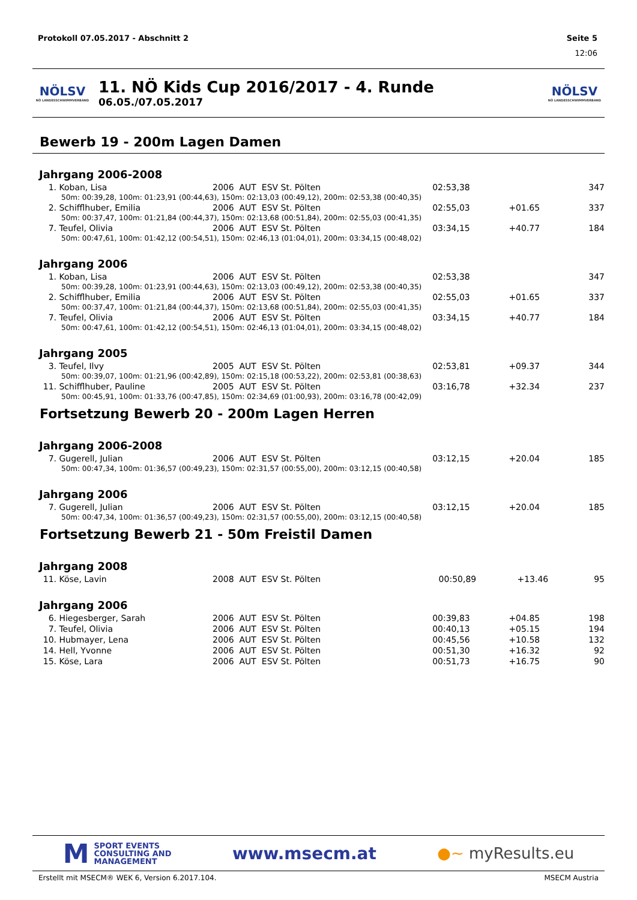Protokoll 07.05.2017 - Abschnitt 2 Seite 5
12:06
NÖLSV
NÖ LANDESSCHWIMMVERBAND
11. NÖ Kids Cup 2016/2017 - 4. Runde
06.05./07.05.2017
NÖLSV
NÖ LANDESSCHWIMMVERBAND
Bewerb 19 - 200m Lagen Damen
Jahrgang 2006-2008
| 1. | Koban, Lisa | 2006 AUT ESV St. Pölten | 02:53,38 | | 347 |
| 50m: 00:39,28, 100m: 01:23,91 (00:44,63), 150m: 02:13,03 (00:49,12), 200m: 02:53,38 (00:40,35) | | | | | |
| 2. | Schifflhuber, Emilia | 2006 AUT ESV St. Pölten | 02:55,03 | +01.65 | 337 |
| 50m: 00:37,47, 100m: 01:21,84 (00:44,37), 150m: 02:13,68 (00:51,84), 200m: 02:55,03 (00:41,35) | | | | | |
| 7. | Teufel, Olivia | 2006 AUT ESV St. Pölten | 03:34,15 | +40.77 | 184 |
| 50m: 00:47,61, 100m: 01:42,12 (00:54,51), 150m: 02:46,13 (01:04,01), 200m: 03:34,15 (00:48,02) | | | | | |
Jahrgang 2006
| 1. | Koban, Lisa | 2006 AUT ESV St. Pölten | 02:53,38 | | 347 |
| 50m: 00:39,28, 100m: 01:23,91 (00:44,63), 150m: 02:13,03 (00:49,12), 200m: 02:53,38 (00:40,35) | | | | | |
| 2. | Schifflhuber, Emilia | 2006 AUT ESV St. Pölten | 02:55,03 | +01.65 | 337 |
| 50m: 00:37,47, 100m: 01:21,84 (00:44,37), 150m: 02:13,68 (00:51,84), 200m: 02:55,03 (00:41,35) | | | | | |
| 7. | Teufel, Olivia | 2006 AUT ESV St. Pölten | 03:34,15 | +40.77 | 184 |
| 50m: 00:47,61, 100m: 01:42,12 (00:54,51), 150m: 02:46,13 (01:04,01), 200m: 03:34,15 (00:48,02) | | | | | |
Jahrgang 2005
| 3. | Teufel, Ilvy | 2005 AUT ESV St. Pölten | 02:53,81 | +09.37 | 344 |
| 50m: 00:39,07, 100m: 01:21,96 (00:42,89), 150m: 02:15,18 (00:53,22), 200m: 02:53,81 (00:38,63) | | | | | |
| 11. | Schifflhuber, Pauline | 2005 AUT ESV St. Pölten | 03:16,78 | +32.34 | 237 |
| 50m: 00:45,91, 100m: 01:33,76 (00:47,85), 150m: 02:34,69 (01:00,93), 200m: 03:16,78 (00:42,09) | | | | | |
Fortsetzung Bewerb 20 - 200m Lagen Herren
Jahrgang 2006-2008
| 7. | Gugerell, Julian | 2006 AUT ESV St. Pölten | 03:12,15 | +20.04 | 185 |
| 50m: 00:47,34, 100m: 01:36,57 (00:49,23), 150m: 02:31,57 (00:55,00), 200m: 03:12,15 (00:40,58) | | | | | |
Jahrgang 2006
| 7. | Gugerell, Julian | 2006 AUT ESV St. Pölten | 03:12,15 | +20.04 | 185 |
| 50m: 00:47,34, 100m: 01:36,57 (00:49,23), 150m: 02:31,57 (00:55,00), 200m: 03:12,15 (00:40,58) | | | | | |
Fortsetzung Bewerb 21 - 50m Freistil Damen
Jahrgang 2008
| 11. | Köse, Lavin | 2008 AUT ESV St. Pölten | 00:50,89 | +13.46 | 95 |
Jahrgang 2006
| 6. | Hiegesberger, Sarah | 2006 AUT ESV St. Pölten | 00:39,83 | +04.85 | 198 |
| 7. | Teufel, Olivia | 2006 AUT ESV St. Pölten | 00:40,13 | +05.15 | 194 |
| 10. | Hubmayer, Lena | 2006 AUT ESV St. Pölten | 00:45,56 | +10.58 | 132 |
| 14. | Hell, Yvonne | 2006 AUT ESV St. Pölten | 00:51,30 | +16.32 | 92 |
| 15. | Köse, Lara | 2006 AUT ESV St. Pölten | 00:51,73 | +16.75 | 90 |
M SPORT EVENTS
CONSULTING AND
MANAGEMENT
www.msecm.at ●~ myResults.eu
Erstellt mit MSECM® WEK 6, Version 6.2017.104. MSECM Austria